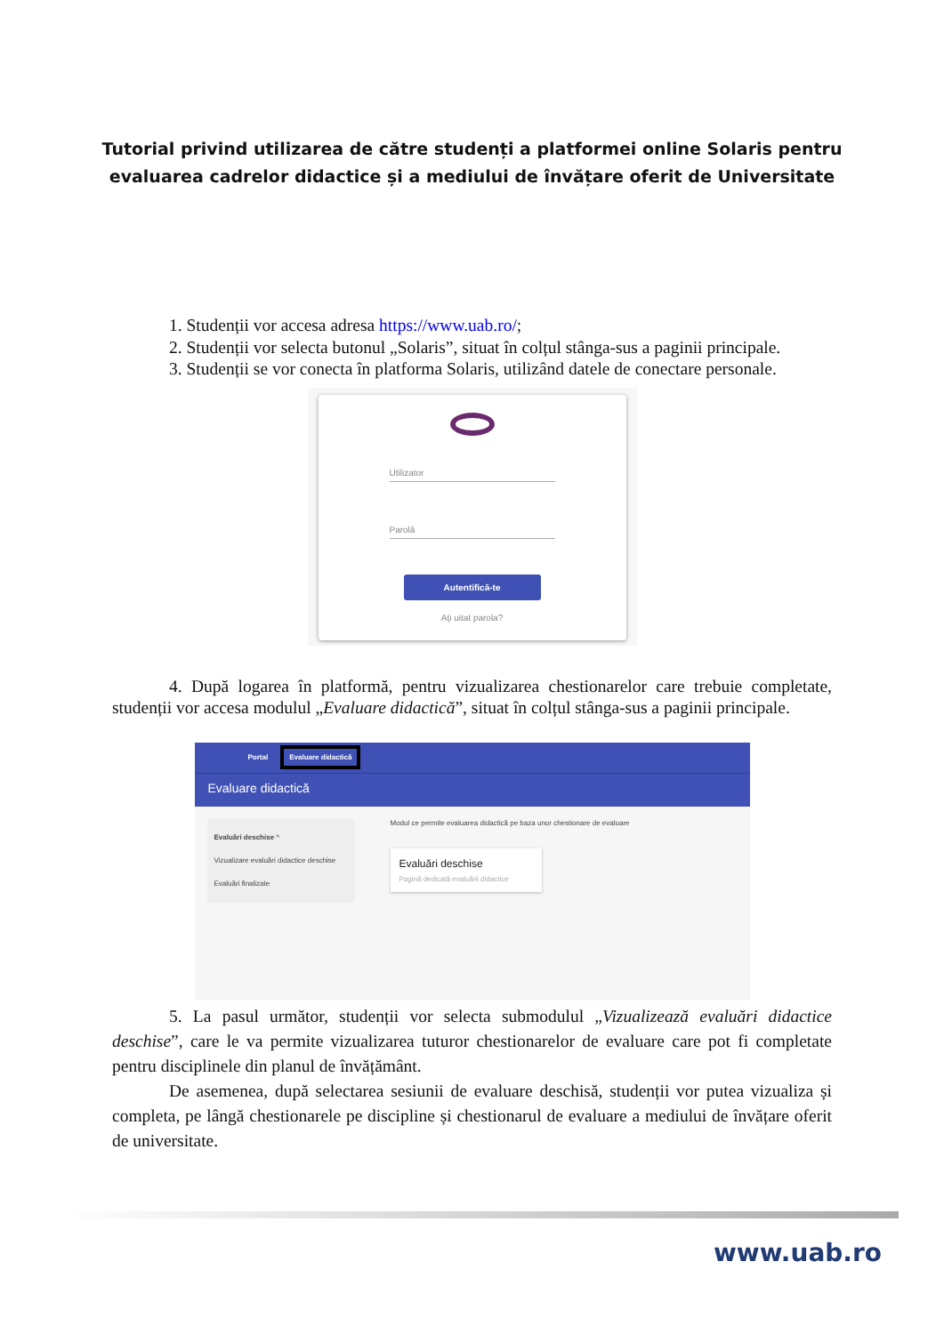Tutorial privind utilizarea de către studenți a platformei online Solaris pentru
evaluarea cadrelor didactice și a mediului de învățare oferit de Universitate
1. Studenții vor accesa adresa https://www.uab.ro/;
2. Studenții vor selecta butonul „Solaris”, situat în colțul stânga-sus a paginii principale.
3. Studenții se vor conecta în platforma Solaris, utilizând datele de conectare personale.
Utilizator
Parolă
Autentifică-te
Ați uitat parola?
4. După logarea în platformă, pentru vizualizarea chestionarelor care trebuie completate, studenții vor accesa modulul „Evaluare didactică”, situat în colțul stânga-sus a paginii principale.
Portal Evaluare didactică
Evaluare didactică
Evaluări deschise ^
Vizualizare evaluări didactice deschise
Evaluări finalizate
Modul ce permite evaluarea didactică pe baza unor chestionare de evaluare
Evaluări deschise
Pagină dedicată evaluării didactice
5. La pasul următor, studenții vor selecta submodulul „Vizualizează evaluări didactice deschise”, care le va permite vizualizarea tuturor chestionarelor de evaluare care pot fi completate pentru disciplinele din planul de învățământ.
De asemenea, după selectarea sesiunii de evaluare deschisă, studenții vor putea vizualiza și completa, pe lângă chestionarele pe discipline și chestionarul de evaluare a mediului de învățare oferit de universitate.
www.uab.ro